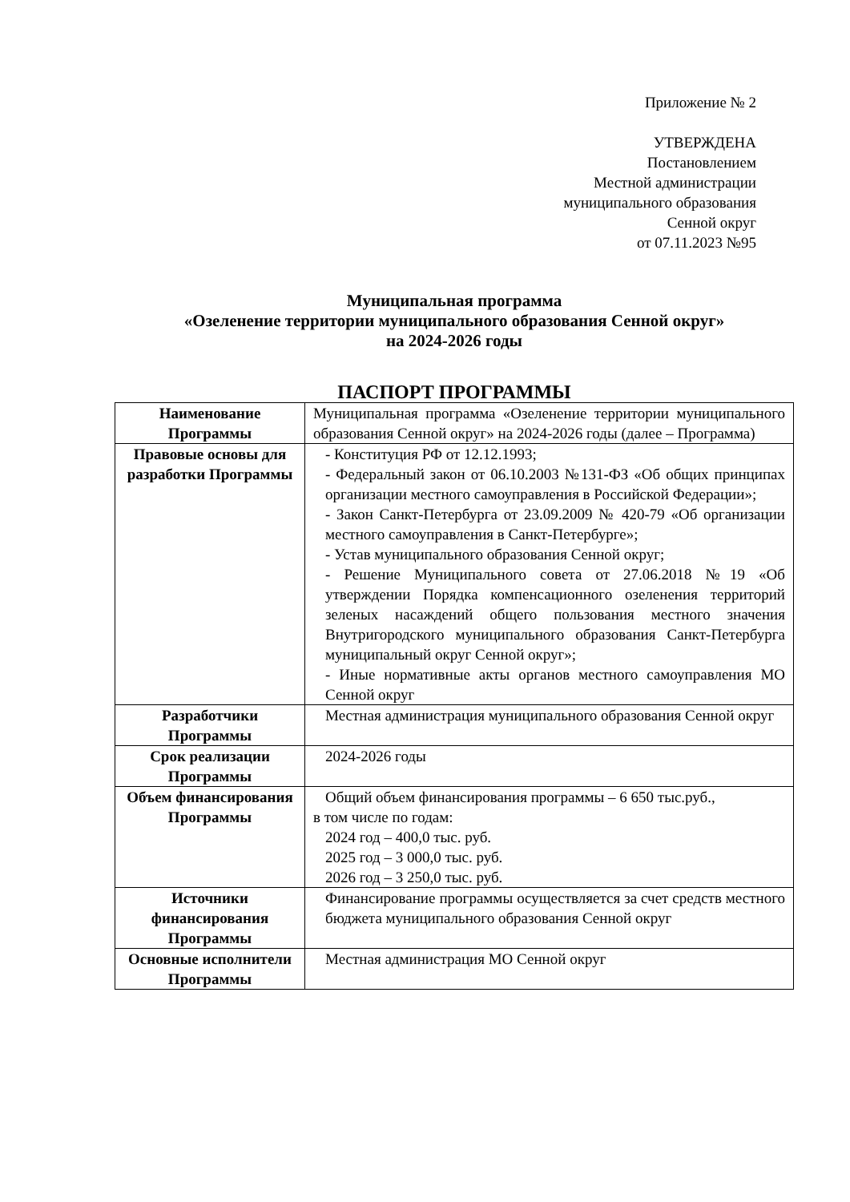Приложение № 2
УТВЕРЖДЕНА
Постановлением
Местной администрации
муниципального образования
Сенной округ
от 07.11.2023 №95
Муниципальная программа
«Озеленение территории муниципального образования Сенной округ»
на 2024-2026 годы
ПАСПОРТ ПРОГРАММЫ
| Наименование Программы | Муниципальная программа «Озеленение территории муниципального образования Сенной округ» на 2024-2026 годы (далее – Программа) |
| Правовые основы для разработки Программы | - Конституция РФ от 12.12.1993; - Федеральный закон от 06.10.2003 №131-ФЗ «Об общих принципах организации местного самоуправления в Российской Федерации»; - Закон Санкт-Петербурга от 23.09.2009 № 420-79 «Об организации местного самоуправления в Санкт-Петербурге»; - Устав муниципального образования Сенной округ; - Решение Муниципального совета от 27.06.2018 №19 «Об утверждении Порядка компенсационного озеленения территорий зеленых насаждений общего пользования местного значения Внутригородского муниципального образования Санкт-Петербурга муниципальный округ Сенной округ»; - Иные нормативные акты органов местного самоуправления МО Сенной округ |
| Разработчики Программы | Местная администрация муниципального образования Сенной округ |
| Срок реализации Программы | 2024-2026 годы |
| Объем финансирования Программы | Общий объем финансирования программы – 6 650 тыс.руб., в том числе по годам: 2024 год – 400,0 тыс. руб. 2025 год – 3 000,0 тыс. руб. 2026 год – 3 250,0 тыс. руб. |
| Источники финансирования Программы | Финансирование программы осуществляется за счет средств местного бюджета муниципального образования Сенной округ |
| Основные исполнители Программы | Местная администрация МО Сенной округ |